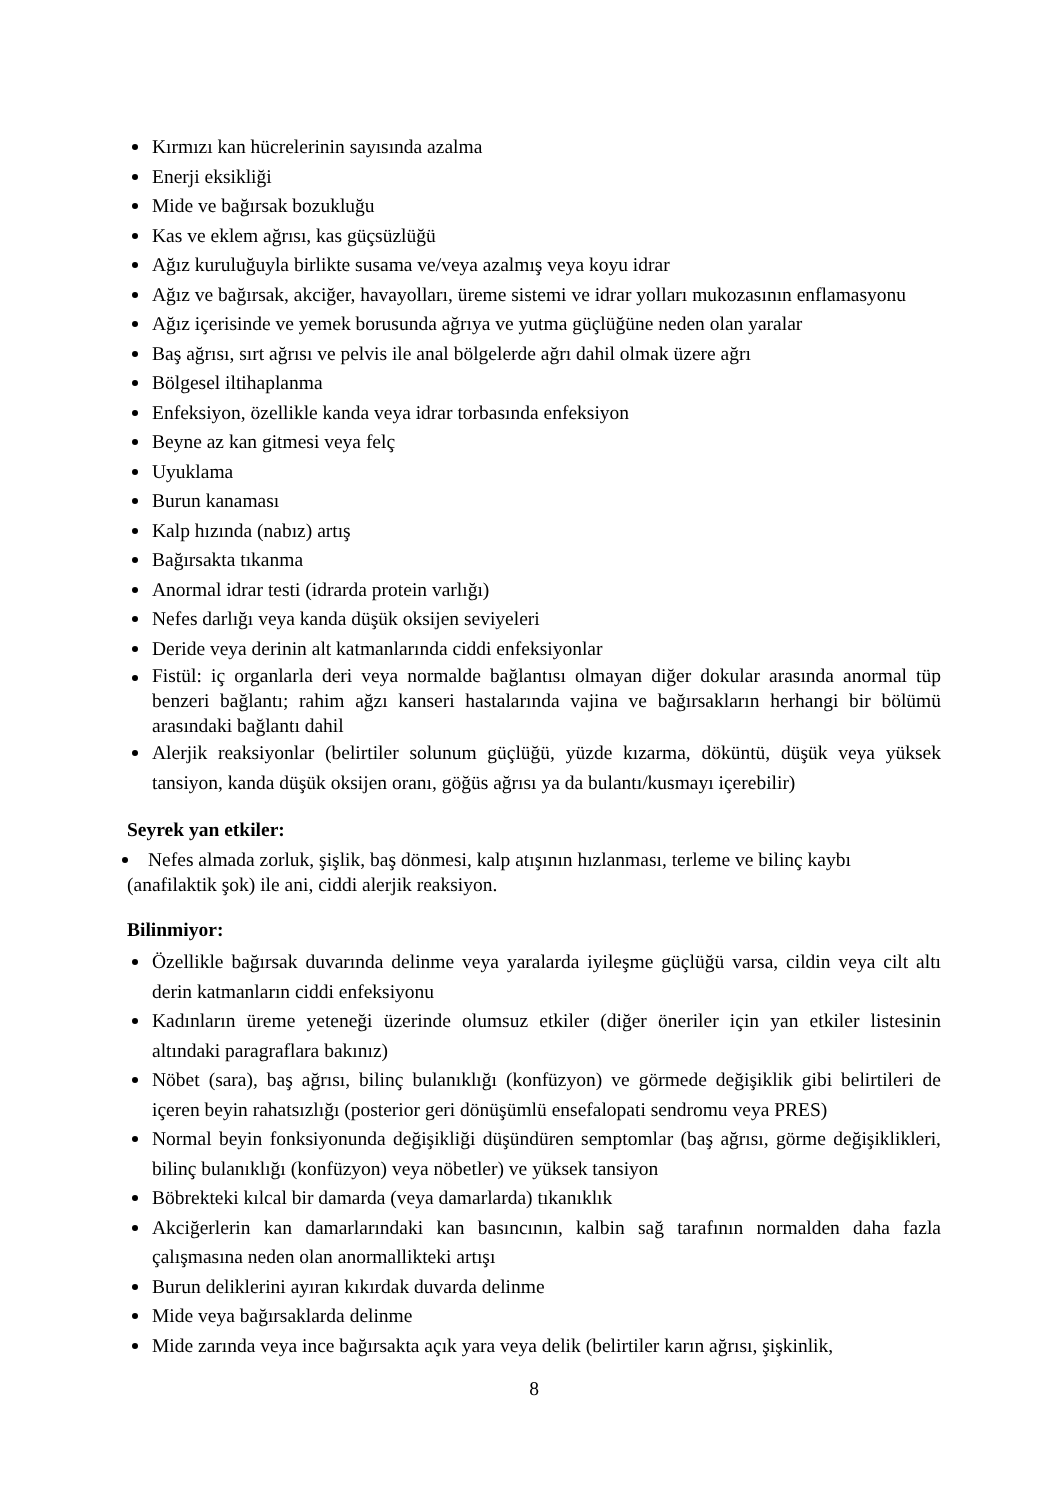Kırmızı kan hücrelerinin sayısında azalma
Enerji eksikliği
Mide ve bağırsak bozukluğu
Kas ve eklem ağrısı, kas güçsüzlüğü
Ağız kuruluğuyla birlikte susama ve/veya azalmış veya koyu idrar
Ağız ve bağırsak, akciğer, havayolları, üreme sistemi ve idrar yolları mukozasının enflamasyonu
Ağız içerisinde ve yemek borusunda ağrıya ve yutma güçlüğüne neden olan yaralar
Baş ağrısı, sırt ağrısı ve pelvis ile anal bölgelerde ağrı dahil olmak üzere ağrı
Bölgesel iltihaplanma
Enfeksiyon, özellikle kanda veya idrar torbasında enfeksiyon
Beyne az kan gitmesi veya felç
Uyuklama
Burun kanaması
Kalp hızında (nabız) artış
Bağırsakta tıkanma
Anormal idrar testi (idrarda protein varlığı)
Nefes darlığı veya kanda düşük oksijen seviyeleri
Deride veya derinin alt katmanlarında ciddi enfeksiyonlar
Fistül: iç organlarla deri veya normalde bağlantısı olmayan diğer dokular arasında anormal tüp benzeri bağlantı; rahim ağzı kanseri hastalarında vajina ve bağırsakların herhangi bir bölümü arasındaki bağlantı dahil
Alerjik reaksiyonlar (belirtiler solunum güçlüğü, yüzde kızarma, döküntü, düşük veya yüksek tansiyon, kanda düşük oksijen oranı, göğüs ağrısı ya da bulantı/kusmayı içerebilir)
Seyrek yan etkiler:
Nefes almada zorluk, şişlik, baş dönmesi, kalp atışının hızlanması, terleme ve bilinç kaybı (anafilaktik şok) ile ani, ciddi alerjik reaksiyon.
Bilinmiyor:
Özellikle bağırsak duvarında delinme veya yaralarda iyileşme güçlüğü varsa, cildin veya cilt altı derin katmanların ciddi enfeksiyonu
Kadınların üreme yeteneği üzerinde olumsuz etkiler (diğer öneriler için yan etkiler listesinin altındaki paragraflara bakınız)
Nöbet (sara), baş ağrısı, bilinç bulanıklığı (konfüzyon) ve görmede değişiklik gibi belirtileri de içeren beyin rahatsızlığı (posterior geri dönüşümlü ensefalopati sendromu veya PRES)
Normal beyin fonksiyonunda değişikliği düşündüren semptomlar (baş ağrısı, görme değişiklikleri, bilinç bulanıklığı (konfüzyon) veya nöbetler) ve yüksek tansiyon
Böbrekteki kılcal bir damarda (veya damarlarda) tıkanıklık
Akciğerlerin kan damarlarındaki kan basıncının, kalbin sağ tarafının normalden daha fazla çalışmasına neden olan anormallikteki artışı
Burun deliklerini ayıran kıkırdak duvarda delinme
Mide veya bağırsaklarda delinme
Mide zarında veya ince bağırsakta açık yara veya delik (belirtiler karın ağrısı, şişkinlik,
8